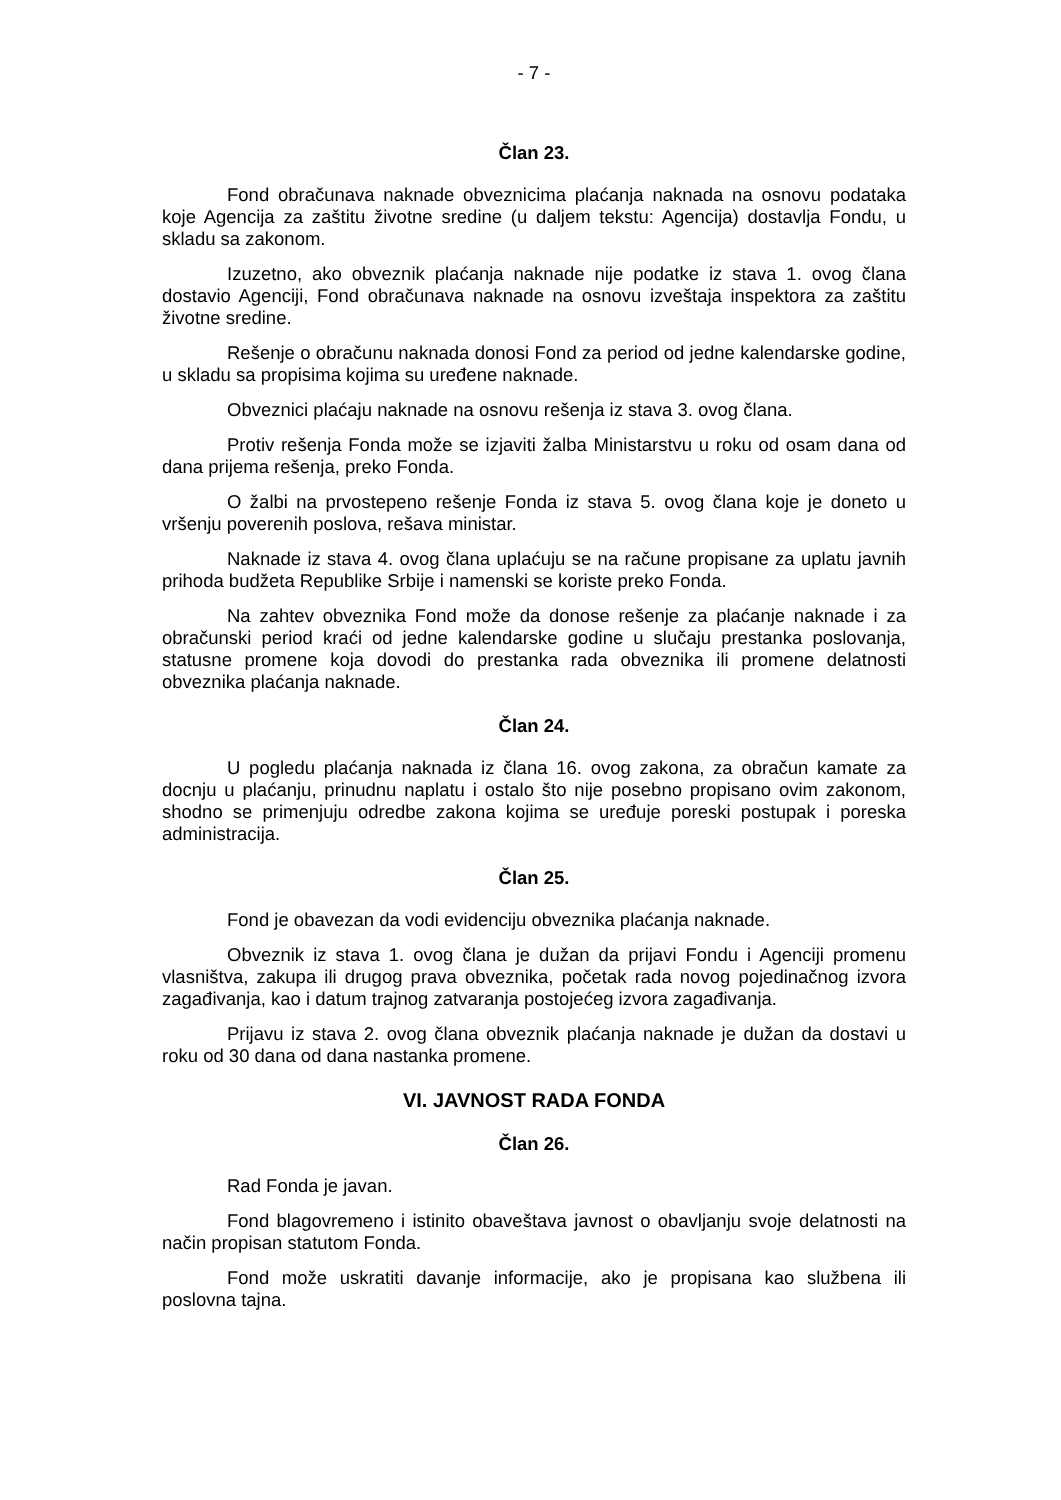- 7 -
Član 23.
Fond obračunava naknade obveznicima plaćanja naknada na osnovu podataka koje Agencija za zaštitu životne sredine (u daljem tekstu: Agencija) dostavlja Fondu, u skladu sa zakonom.
Izuzetno, ako obveznik plaćanja naknade nije podatke iz stava 1. ovog člana dostavio Agenciji, Fond obračunava naknade na osnovu izveštaja inspektora za zaštitu životne sredine.
Rešenje o obračunu naknada donosi Fond za period od jedne kalendarske godine, u skladu sa propisima kojima su uređene naknade.
Obveznici plaćaju naknade na osnovu rešenja iz stava 3. ovog člana.
Protiv rešenja Fonda može se izjaviti žalba Ministarstvu u roku od osam dana od dana prijema rešenja, preko Fonda.
O žalbi na prvostepeno rešenje Fonda iz stava 5. ovog člana koje je doneto u vršenju poverenih poslova, rešava ministar.
Naknade iz stava 4. ovog člana uplaćuju se na račune propisane za uplatu javnih prihoda budžeta Republike Srbije i namenski se koriste preko Fonda.
Na zahtev obveznika Fond može da donose rešenje za plaćanje naknade i za obračunski period kraći od jedne kalendarske godine u slučaju prestanka poslovanja, statusne promene koja dovodi do prestanka rada obveznika ili promene delatnosti obveznika plaćanja naknade.
Član 24.
U pogledu plaćanja naknada iz člana 16. ovog zakona, za obračun kamate za docnju u plaćanju, prinudnu naplatu i ostalo što nije posebno propisano ovim zakonom, shodno se primenjuju odredbe zakona kojima se uređuje poreski postupak i poreska administracija.
Član 25.
Fond je obavezan da vodi evidenciju obveznika plaćanja naknade.
Obveznik iz stava 1. ovog člana je dužan da prijavi Fondu i Agenciji promenu vlasništva, zakupa ili drugog prava obveznika, početak rada novog pojedinačnog izvora zagađivanja, kao i datum trajnog zatvaranja postojećeg izvora zagađivanja.
Prijavu iz stava 2. ovog člana obveznik plaćanja naknade je dužan da dostavi u roku od 30 dana od dana nastanka promene.
VI. JAVNOST RADA FONDA
Član 26.
Rad Fonda je javan.
Fond blagovremeno i istinito obaveštava javnost o obavljanju svoje delatnosti na način propisan statutom Fonda.
Fond može uskratiti davanje informacije, ako je propisana kao službena ili poslovna tajna.